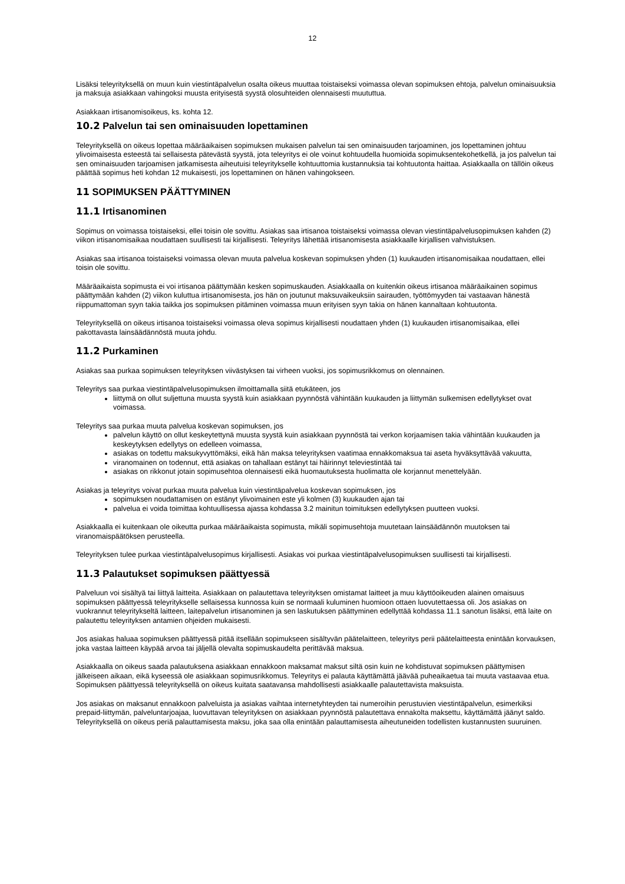12
Lisäksi teleyrityksellä on muun kuin viestintäpalvelun osalta oikeus muuttaa toistaiseksi voimassa olevan sopimuksen ehtoja, palvelun ominaisuuksia ja maksuja asiakkaan vahingoksi muusta erityisestä syystä olosuhteiden olennaisesti muututtua.
Asiakkaan irtisanomisoikeus, ks. kohta 12.
10.2 Palvelun tai sen ominaisuuden lopettaminen
Teleyrityksellä on oikeus lopettaa määräaikaisen sopimuksen mukaisen palvelun tai sen ominaisuuden tarjoaminen, jos lopettaminen johtuu ylivoimaisesta esteestä tai sellaisesta pätevästä syystä, jota teleyritys ei ole voinut kohtuudella huomioida sopimuksentekohetkellä, ja jos palvelun tai sen ominaisuuden tarjoamisen jatkamisesta aiheutuisi teleyritykselle kohtuuttomia kustannuksia tai kohtuutonta haittaa. Asiakkaalla on tällöin oikeus päättää sopimus heti kohdan 12 mukaisesti, jos lopettaminen on hänen vahingokseen.
11 SOPIMUKSEN PÄÄTTYMINEN
11.1 Irtisanominen
Sopimus on voimassa toistaiseksi, ellei toisin ole sovittu. Asiakas saa irtisanoa toistaiseksi voimassa olevan viestintäpalvelusopimuksen kahden (2) viikon irtisanomisaikaa noudattaen suullisesti tai kirjallisesti. Teleyritys lähettää irtisanomisesta asiakkaalle kirjallisen vahvistuksen.
Asiakas saa irtisanoa toistaiseksi voimassa olevan muuta palvelua koskevan sopimuksen yhden (1) kuukauden irtisanomisaikaa noudattaen, ellei toisin ole sovittu.
Määräaikaista sopimusta ei voi irtisanoa päättymään kesken sopimuskauden. Asiakkaalla on kuitenkin oikeus irtisanoa määräaikainen sopimus päättymään kahden (2) viikon kuluttua irtisanomisesta, jos hän on joutunut maksuvaikeuksiin sairauden, työttömyyden tai vastaavan hänestä riippumattoman syyn takia taikka jos sopimuksen pitäminen voimassa muun erityisen syyn takia on hänen kannaltaan kohtuutonta.
Teleyrityksellä on oikeus irtisanoa toistaiseksi voimassa oleva sopimus kirjallisesti noudattaen yhden (1) kuukauden irtisanomisaikaa, ellei pakottavasta lainsäädännöstä muuta johdu.
11.2 Purkaminen
Asiakas saa purkaa sopimuksen teleyrityksen viivästyksen tai virheen vuoksi, jos sopimusrikkomus on olennainen.
Teleyritys saa purkaa viestintäpalvelusopimuksen ilmoittamalla siitä etukäteen, jos
liittymä on ollut suljettuna muusta syystä kuin asiakkaan pyynnöstä vähintään kuukauden ja liittymän sulkemisen edellytykset ovat voimassa.
Teleyritys saa purkaa muuta palvelua koskevan sopimuksen, jos
palvelun käyttö on ollut keskeytettynä muusta syystä kuin asiakkaan pyynnöstä tai verkon korjaamisen takia vähintään kuukauden ja keskeytyksen edellytys on edelleen voimassa,
asiakas on todettu maksukyvyttömäksi, eikä hän maksa teleyrityksen vaatimaa ennakkomaksua tai aseta hyväksyttävää vakuutta,
viranomainen on todennut, että asiakas on tahallaan estänyt tai häirinnyt televiestintää tai
asiakas on rikkonut jotain sopimusehtoa olennaisesti eikä huomautuksesta huolimatta ole korjannut menettelyään.
Asiakas ja teleyritys voivat purkaa muuta palvelua kuin viestintäpalvelua koskevan sopimuksen, jos
sopimuksen noudattamisen on estänyt ylivoimainen este yli kolmen (3) kuukauden ajan tai
palvelua ei voida toimittaa kohtuullisessa ajassa kohdassa 3.2 mainitun toimituksen edellytyksen puutteen vuoksi.
Asiakkaalla ei kuitenkaan ole oikeutta purkaa määräaikaista sopimusta, mikäli sopimusehtoja muutetaan lainsäädännön muutoksen tai viranomaispäätöksen perusteella.
Teleyrityksen tulee purkaa viestintäpalvelusopimus kirjallisesti. Asiakas voi purkaa viestintäpalvelusopimuksen suullisesti tai kirjallisesti.
11.3 Palautukset sopimuksen päättyessä
Palveluun voi sisältyä tai liittyä laitteita. Asiakkaan on palautettava teleyrityksen omistamat laitteet ja muu käyttöoikeuden alainen omaisuus sopimuksen päättyessä teleyritykselle sellaisessa kunnossa kuin se normaali kuluminen huomioon ottaen luovutettaessa oli. Jos asiakas on vuokrannut teleyritykseltä laitteen, laitepalvelun irtisanominen ja sen laskutuksen päättyminen edellyttää kohdassa 11.1 sanotun lisäksi, että laite on palautettu teleyrityksen antamien ohjeiden mukaisesti.
Jos asiakas haluaa sopimuksen päättyessä pitää itsellään sopimukseen sisältyvän päätelaitteen, teleyritys perii päätelaitteesta enintään korvauksen, joka vastaa laitteen käypää arvoa tai jäljellä olevalta sopimuskaudelta perittävää maksua.
Asiakkaalla on oikeus saada palautuksena asiakkaan ennakkoon maksamat maksut siltä osin kuin ne kohdistuvat sopimuksen päättymisen jälkeiseen aikaan, eikä kyseessä ole asiakkaan sopimusrikkomus. Teleyritys ei palauta käyttämättä jäävää puheaikaetua tai muuta vastaavaa etua. Sopimuksen päättyessä teleyrityksellä on oikeus kuitata saatavansa mahdollisesti asiakkaalle palautettavista maksuista.
Jos asiakas on maksanut ennakkoon palveluista ja asiakas vaihtaa internetyhteyden tai numeroihin perustuvien viestintäpalvelun, esimerkiksi prepaid-liittymän, palveluntarjoajaa, luovuttavan teleyrityksen on asiakkaan pyynnöstä palautettava ennakolta maksettu, käyttämättä jäänyt saldo. Teleyrityksellä on oikeus periä palauttamisesta maksu, joka saa olla enintään palauttamisesta aiheutuneiden todellisten kustannusten suuruinen.